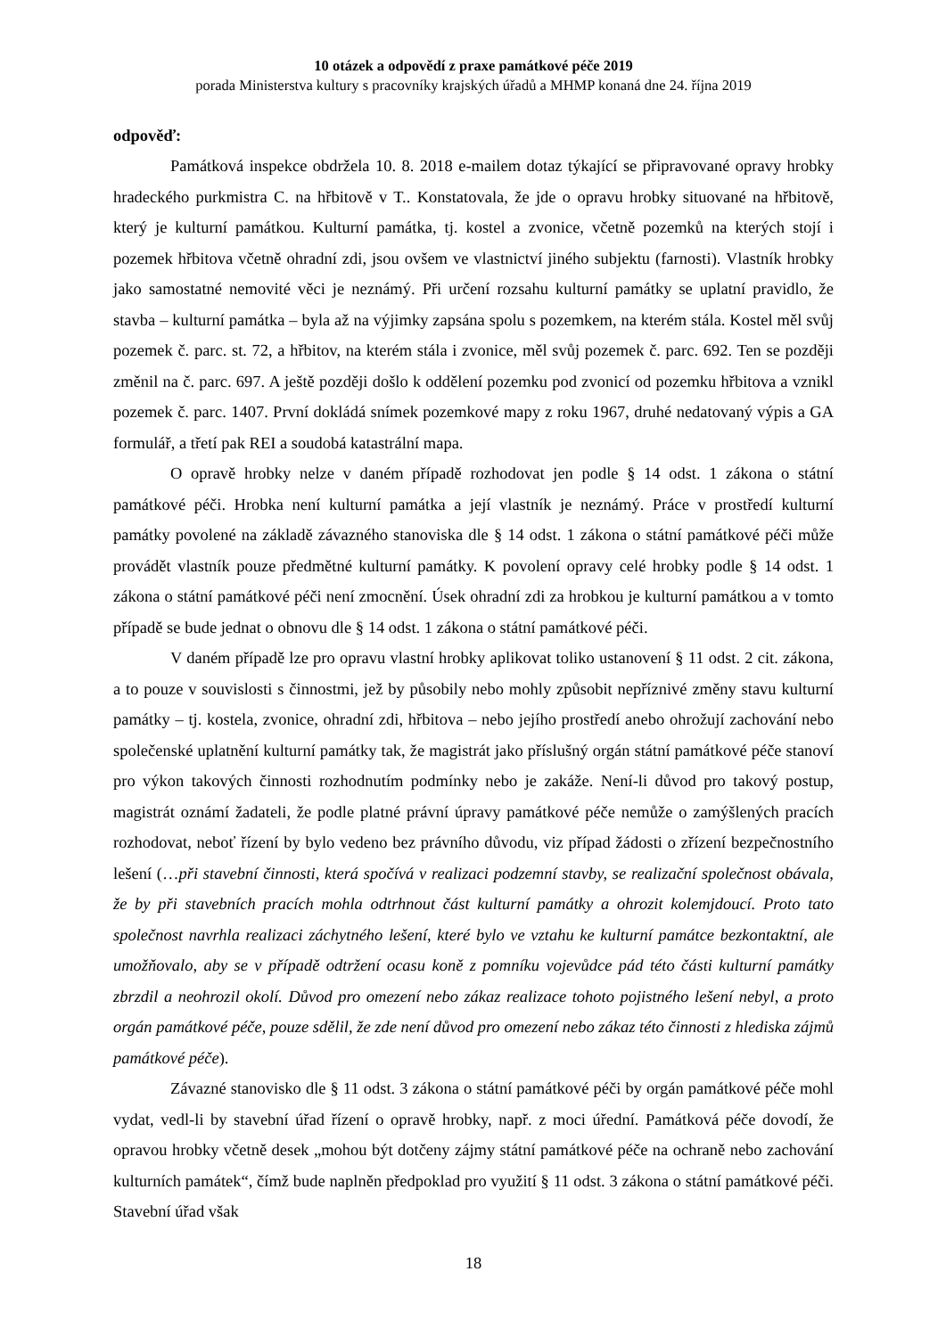10 otázek a odpovědí z praxe památkové péče 2019
porada Ministerstva kultury s pracovníky krajských úřadů a MHMP konaná dne 24. října 2019
odpověď:
Památková inspekce obdržela 10. 8. 2018 e-mailem dotaz týkající se připravované opravy hrobky hradeckého purkmistra C. na hřbitově v T.. Konstatovala, že jde o opravu hrobky situované na hřbitově, který je kulturní památkou. Kulturní památka, tj. kostel a zvonice, včetně pozemků na kterých stojí i pozemek hřbitova včetně ohradní zdi, jsou ovšem ve vlastnictví jiného subjektu (farnosti). Vlastník hrobky jako samostatné nemovité věci je neznámý. Při určení rozsahu kulturní památky se uplatní pravidlo, že stavba – kulturní památka – byla až na výjimky zapsána spolu s pozemkem, na kterém stála. Kostel měl svůj pozemek č. parc. st. 72, a hřbitov, na kterém stála i zvonice, měl svůj pozemek č. parc. 692. Ten se později změnil na č. parc. 697. A ještě později došlo k oddělení pozemku pod zvonicí od pozemku hřbitova a vznikl pozemek č. parc. 1407. První dokládá snímek pozemkové mapy z roku 1967, druhé nedatovaný výpis a GA formulář, a třetí pak REI a soudobá katastrální mapa.
O opravě hrobky nelze v daném případě rozhodovat jen podle § 14 odst. 1 zákona o státní památkové péči. Hrobka není kulturní památka a její vlastník je neznámý. Práce v prostředí kulturní památky povolené na základě závazného stanoviska dle § 14 odst. 1 zákona o státní památkové péči může provádět vlastník pouze předmětné kulturní památky. K povolení opravy celé hrobky podle § 14 odst. 1 zákona o státní památkové péči není zmocnění. Úsek ohradní zdi za hrobkou je kulturní památkou a v tomto případě se bude jednat o obnovu dle § 14 odst. 1 zákona o státní památkové péči.
V daném případě lze pro opravu vlastní hrobky aplikovat toliko ustanovení § 11 odst. 2 cit. zákona, a to pouze v souvislosti s činnostmi, jež by působily nebo mohly způsobit nepříznivé změny stavu kulturní památky – tj. kostela, zvonice, ohradní zdi, hřbitova – nebo jejího prostředí anebo ohrožují zachování nebo společenské uplatnění kulturní památky tak, že magistrát jako příslušný orgán státní památkové péče stanoví pro výkon takových činnosti rozhodnutím podmínky nebo je zakáže. Není-li důvod pro takový postup, magistrát oznámí žadateli, že podle platné právní úpravy památkové péče nemůže o zamýšlených pracích rozhodovat, neboť řízení by bylo vedeno bez právního důvodu, viz případ žádosti o zřízení bezpečnostního lešení (…při stavební činnosti, která spočívá v realizaci podzemní stavby, se realizační společnost obávala, že by při stavebních pracích mohla odtrhnout část kulturní památky a ohrozit kolemjdoucí. Proto tato společnost navrhla realizaci záchytného lešení, které bylo ve vztahu ke kulturní památce bezkontaktní, ale umožňovalo, aby se v případě odtržení ocasu koně z pomníku vojevůdce pád této části kulturní památky zbrzdil a neohrozil okolí. Důvod pro omezení nebo zákaz realizace tohoto pojistného lešení nebyl, a proto orgán památkové péče, pouze sdělil, že zde není důvod pro omezení nebo zákaz této činnosti z hlediska zájmů památkové péče).
Závazné stanovisko dle § 11 odst. 3 zákona o státní památkové péči by orgán památkové péče mohl vydat, vedl-li by stavební úřad řízení o opravě hrobky, např. z moci úřední. Památková péče dovodí, že opravou hrobky včetně desek „mohou být dotčeny zájmy státní památkové péče na ochraně nebo zachování kulturních památek“, čímž bude naplněn předpoklad pro využití § 11 odst. 3 zákona o státní památkové péči. Stavební úřad však
18